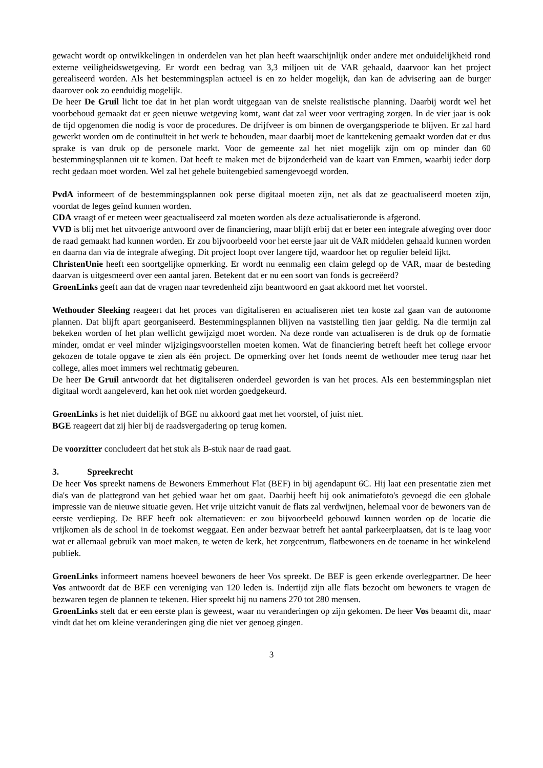gewacht wordt op ontwikkelingen in onderdelen van het plan heeft waarschijnlijk onder andere met onduidelijkheid rond externe veiligheidswetgeving. Er wordt een bedrag van 3,3 miljoen uit de VAR gehaald, daarvoor kan het project gerealiseerd worden. Als het bestemmingsplan actueel is en zo helder mogelijk, dan kan de advisering aan de burger daarover ook zo eenduidig mogelijk.
De heer De Gruil licht toe dat in het plan wordt uitgegaan van de snelste realistische planning. Daarbij wordt wel het voorbehoud gemaakt dat er geen nieuwe wetgeving komt, want dat zal weer voor vertraging zorgen. In de vier jaar is ook de tijd opgenomen die nodig is voor de procedures. De drijfveer is om binnen de overgangsperiode te blijven. Er zal hard gewerkt worden om de continuïteit in het werk te behouden, maar daarbij moet de kanttekening gemaakt worden dat er dus sprake is van druk op de personele markt. Voor de gemeente zal het niet mogelijk zijn om op minder dan 60 bestemmingsplannen uit te komen. Dat heeft te maken met de bijzonderheid van de kaart van Emmen, waarbij ieder dorp recht gedaan moet worden. Wel zal het gehele buitengebied samengevoegd worden.
PvdA informeert of de bestemmingsplannen ook perse digitaal moeten zijn, net als dat ze geactualiseerd moeten zijn, voordat de leges geïnd kunnen worden.
CDA vraagt of er meteen weer geactualiseerd zal moeten worden als deze actualisatieronde is afgerond.
VVD is blij met het uitvoerige antwoord over de financiering, maar blijft erbij dat er beter een integrale afweging over door de raad gemaakt had kunnen worden. Er zou bijvoorbeeld voor het eerste jaar uit de VAR middelen gehaald kunnen worden en daarna dan via de integrale afweging. Dit project loopt over langere tijd, waardoor het op regulier beleid lijkt.
ChristenUnie heeft een soortgelijke opmerking. Er wordt nu eenmalig een claim gelegd op de VAR, maar de besteding daarvan is uitgesmeerd over een aantal jaren. Betekent dat er nu een soort van fonds is gecreëerd?
GroenLinks geeft aan dat de vragen naar tevredenheid zijn beantwoord en gaat akkoord met het voorstel.
Wethouder Sleeking reageert dat het proces van digitaliseren en actualiseren niet ten koste zal gaan van de autonome plannen. Dat blijft apart georganiseerd. Bestemmingsplannen blijven na vaststelling tien jaar geldig. Na die termijn zal bekeken worden of het plan wellicht gewijzigd moet worden. Na deze ronde van actualiseren is de druk op de formatie minder, omdat er veel minder wijzigingsvoorstellen moeten komen. Wat de financiering betreft heeft het college ervoor gekozen de totale opgave te zien als één project. De opmerking over het fonds neemt de wethouder mee terug naar het college, alles moet immers wel rechtmatig gebeuren.
De heer De Gruil antwoordt dat het digitaliseren onderdeel geworden is van het proces. Als een bestemmingsplan niet digitaal wordt aangeleverd, kan het ook niet worden goedgekeurd.
GroenLinks is het niet duidelijk of BGE nu akkoord gaat met het voorstel, of juist niet.
BGE reageert dat zij hier bij de raadsvergadering op terug komen.
De voorzitter concludeert dat het stuk als B-stuk naar de raad gaat.
3. Spreekrecht
De heer Vos spreekt namens de Bewoners Emmerhout Flat (BEF) in bij agendapunt 6C. Hij laat een presentatie zien met dia's van de plattegrond van het gebied waar het om gaat. Daarbij heeft hij ook animatiefoto's gevoegd die een globale impressie van de nieuwe situatie geven. Het vrije uitzicht vanuit de flats zal verdwijnen, helemaal voor de bewoners van de eerste verdieping. De BEF heeft ook alternatieven: er zou bijvoorbeeld gebouwd kunnen worden op de locatie die vrijkomen als de school in de toekomst weggaat. Een ander bezwaar betreft het aantal parkeerplaatsen, dat is te laag voor wat er allemaal gebruik van moet maken, te weten de kerk, het zorgcentrum, flatbewoners en de toename in het winkelend publiek.
GroenLinks informeert namens hoeveel bewoners de heer Vos spreekt. De BEF is geen erkende overlegpartner. De heer Vos antwoordt dat de BEF een vereniging van 120 leden is. Indertijd zijn alle flats bezocht om bewoners te vragen de bezwaren tegen de plannen te tekenen. Hier spreekt hij nu namens 270 tot 280 mensen.
GroenLinks stelt dat er een eerste plan is geweest, waar nu veranderingen op zijn gekomen. De heer Vos beaamt dit, maar vindt dat het om kleine veranderingen ging die niet ver genoeg gingen.
3